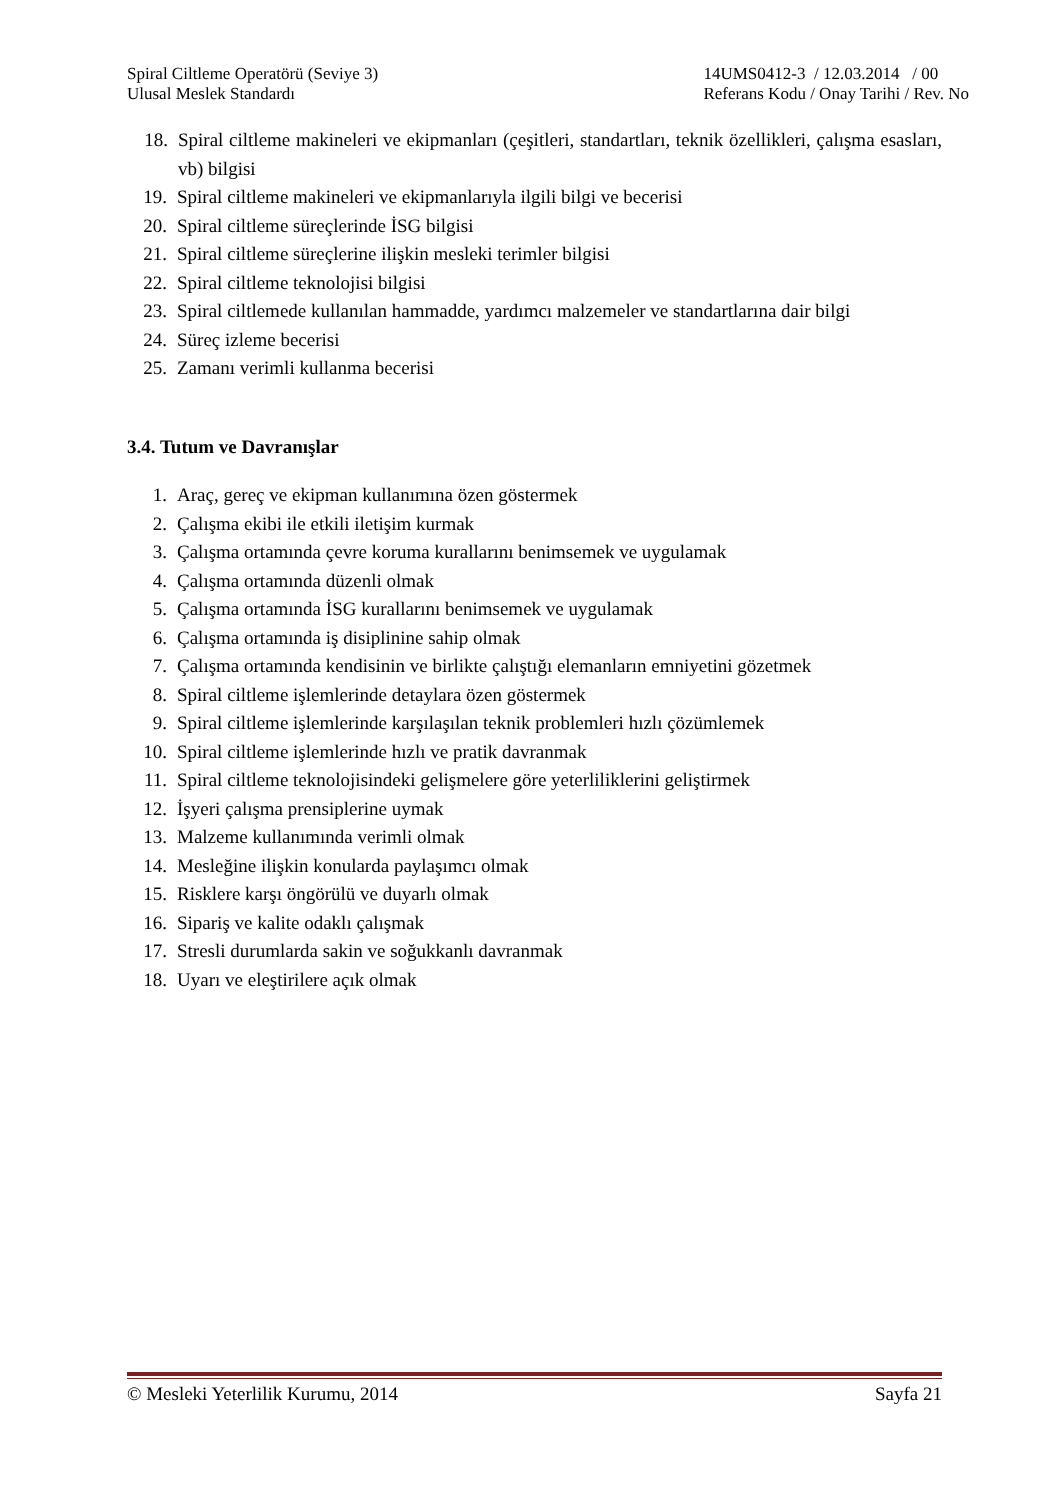Spiral Ciltleme Operatörü (Seviye 3)
Ulusal Meslek Standardı
14UMS0412-3 / 12.03.2014 / 00
Referans Kodu / Onay Tarihi / Rev. No
18. Spiral ciltleme makineleri ve ekipmanları (çeşitleri, standartları, teknik özellikleri, çalışma esasları, vb) bilgisi
19. Spiral ciltleme makineleri ve ekipmanlarıyla ilgili bilgi ve becerisi
20. Spiral ciltleme süreçlerinde İSG bilgisi
21. Spiral ciltleme süreçlerine ilişkin mesleki terimler bilgisi
22. Spiral ciltleme teknolojisi bilgisi
23. Spiral ciltlemede kullanılan hammadde, yardımcı malzemeler ve standartlarına dair bilgi
24. Süreç izleme becerisi
25. Zamanı verimli kullanma becerisi
3.4. Tutum ve Davranışlar
1. Araç, gereç ve ekipman kullanımına özen göstermek
2. Çalışma ekibi ile etkili iletişim kurmak
3. Çalışma ortamında çevre koruma kurallarını benimsemek ve uygulamak
4. Çalışma ortamında düzenli olmak
5. Çalışma ortamında İSG kurallarını benimsemek ve uygulamak
6. Çalışma ortamında iş disiplinine sahip olmak
7. Çalışma ortamında kendisinin ve birlikte çalıştığı elemanların emniyetini gözetmek
8. Spiral ciltleme işlemlerinde detaylara özen göstermek
9. Spiral ciltleme işlemlerinde karşılaşılan teknik problemleri hızlı çözümlemek
10. Spiral ciltleme işlemlerinde hızlı ve pratik davranmak
11. Spiral ciltleme teknolojisindeki gelişmelere göre yeterliliklerini geliştirmek
12. İşyeri çalışma prensiplerine uymak
13. Malzeme kullanımında verimli olmak
14. Mesleğine ilişkin konularda paylaşımcı olmak
15. Risklere karşı öngörülü ve duyarlı olmak
16. Sipariş ve kalite odaklı çalışmak
17. Stresli durumlarda sakin ve soğukkanlı davranmak
18. Uyarı ve eleştirilere açık olmak
© Mesleki Yeterlilik Kurumu, 2014 Sayfa 21